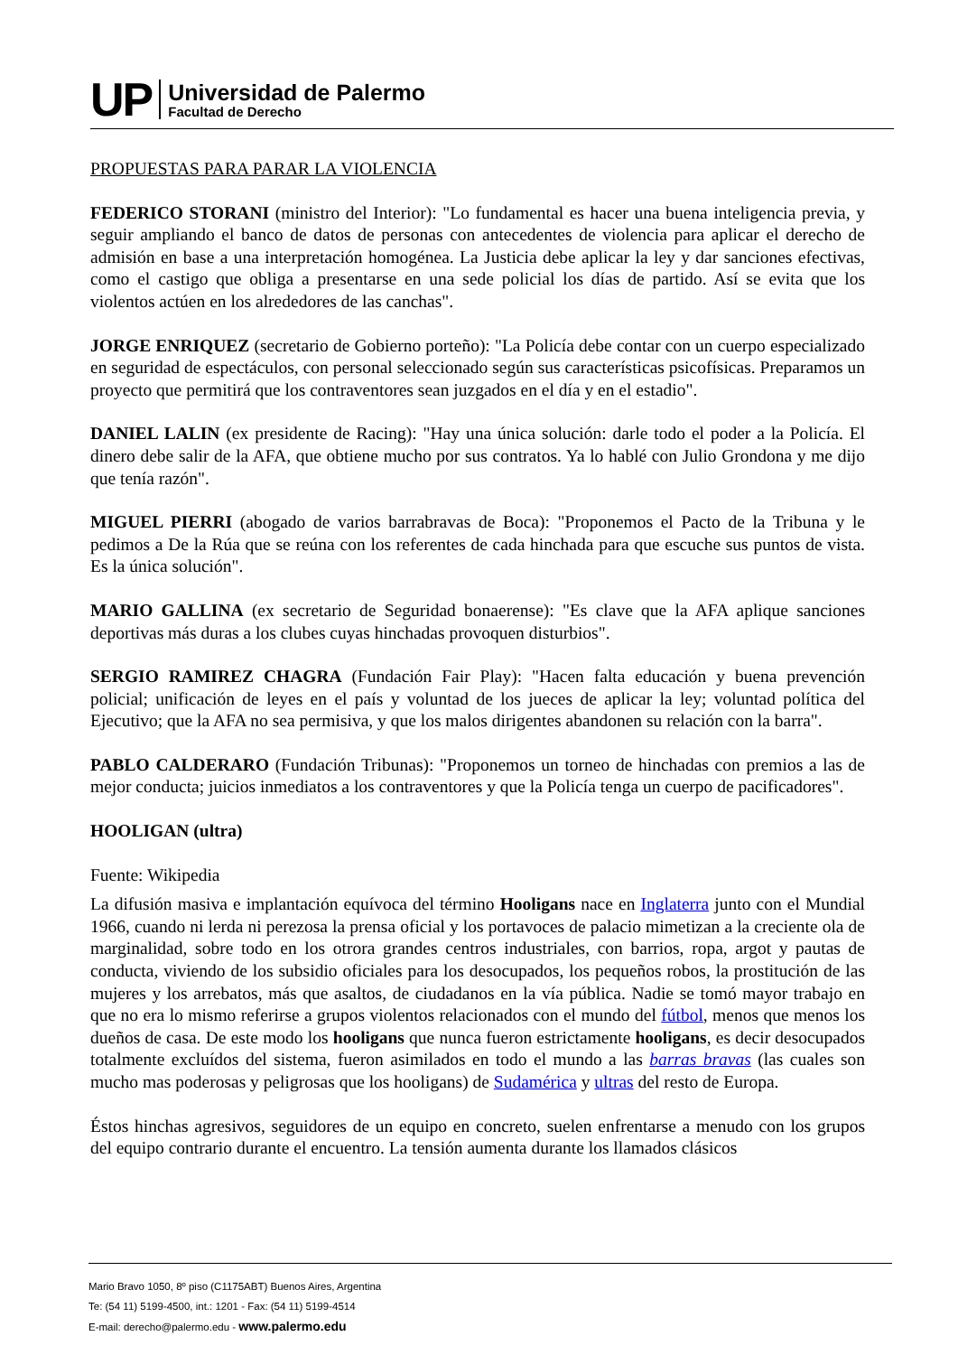UP
Universidad de Palermo
Facultad de Derecho
PROPUESTAS PARA PARAR LA VIOLENCIA
FEDERICO STORANI (ministro del Interior): "Lo fundamental es hacer una buena inteligencia previa, y seguir ampliando el banco de datos de personas con antecedentes de violencia para aplicar el derecho de admisión en base a una interpretación homogénea. La Justicia debe aplicar la ley y dar sanciones efectivas, como el castigo que obliga a presentarse en una sede policial los días de partido. Así se evita que los violentos actúen en los alrededores de las canchas".
JORGE ENRIQUEZ (secretario de Gobierno porteño): "La Policía debe contar con un cuerpo especializado en seguridad de espectáculos, con personal seleccionado según sus características psicofísicas. Preparamos un proyecto que permitirá que los contraventores sean juzgados en el día y en el estadio".
DANIEL LALIN (ex presidente de Racing): "Hay una única solución: darle todo el poder a la Policía. El dinero debe salir de la AFA, que obtiene mucho por sus contratos. Ya lo hablé con Julio Grondona y me dijo que tenía razón".
MIGUEL PIERRI (abogado de varios barrabravas de Boca): "Proponemos el Pacto de la Tribuna y le pedimos a De la Rúa que se reúna con los referentes de cada hinchada para que escuche sus puntos de vista. Es la única solución".
MARIO GALLINA (ex secretario de Seguridad bonaerense): "Es clave que la AFA aplique sanciones deportivas más duras a los clubes cuyas hinchadas provoquen disturbios".
SERGIO RAMIREZ CHAGRA (Fundación Fair Play): "Hacen falta educación y buena prevención policial; unificación de leyes en el país y voluntad de los jueces de aplicar la ley; voluntad política del Ejecutivo; que la AFA no sea permisiva, y que los malos dirigentes abandonen su relación con la barra".
PABLO CALDERARO (Fundación Tribunas): "Proponemos un torneo de hinchadas con premios a las de mejor conducta; juicios inmediatos a los contraventores y que la Policía tenga un cuerpo de pacificadores".
HOOLIGAN (ultra)
Fuente: Wikipedia
La difusión masiva e implantación equívoca del término Hooligans nace en Inglaterra junto con el Mundial 1966, cuando ni lerda ni perezosa la prensa oficial y los portavoces de palacio mimetizan a la creciente ola de marginalidad, sobre todo en los otrora grandes centros industriales, con barrios, ropa, argot y pautas de conducta, viviendo de los subsidio oficiales para los desocupados, los pequeños robos, la prostitución de las mujeres y los arrebatos, más que asaltos, de ciudadanos en la vía pública. Nadie se tomó mayor trabajo en que no era lo mismo referirse a grupos violentos relacionados con el mundo del fútbol, menos que menos los dueños de casa. De este modo los hooligans que nunca fueron estrictamente hooligans, es decir desocupados totalmente excluídos del sistema, fueron asimilados en todo el mundo a las barras bravas (las cuales son mucho mas poderosas y peligrosas que los hooligans) de Sudamérica y ultras del resto de Europa.
Éstos hinchas agresivos, seguidores de un equipo en concreto, suelen enfrentarse a menudo con los grupos del equipo contrario durante el encuentro. La tensión aumenta durante los llamados clásicos
Mario Bravo 1050, 8º piso (C1175ABT) Buenos Aires, Argentina
Te: (54 11) 5199-4500, int.: 1201 - Fax: (54 11) 5199-4514
E-mail: derecho@palermo.edu - www.palermo.edu